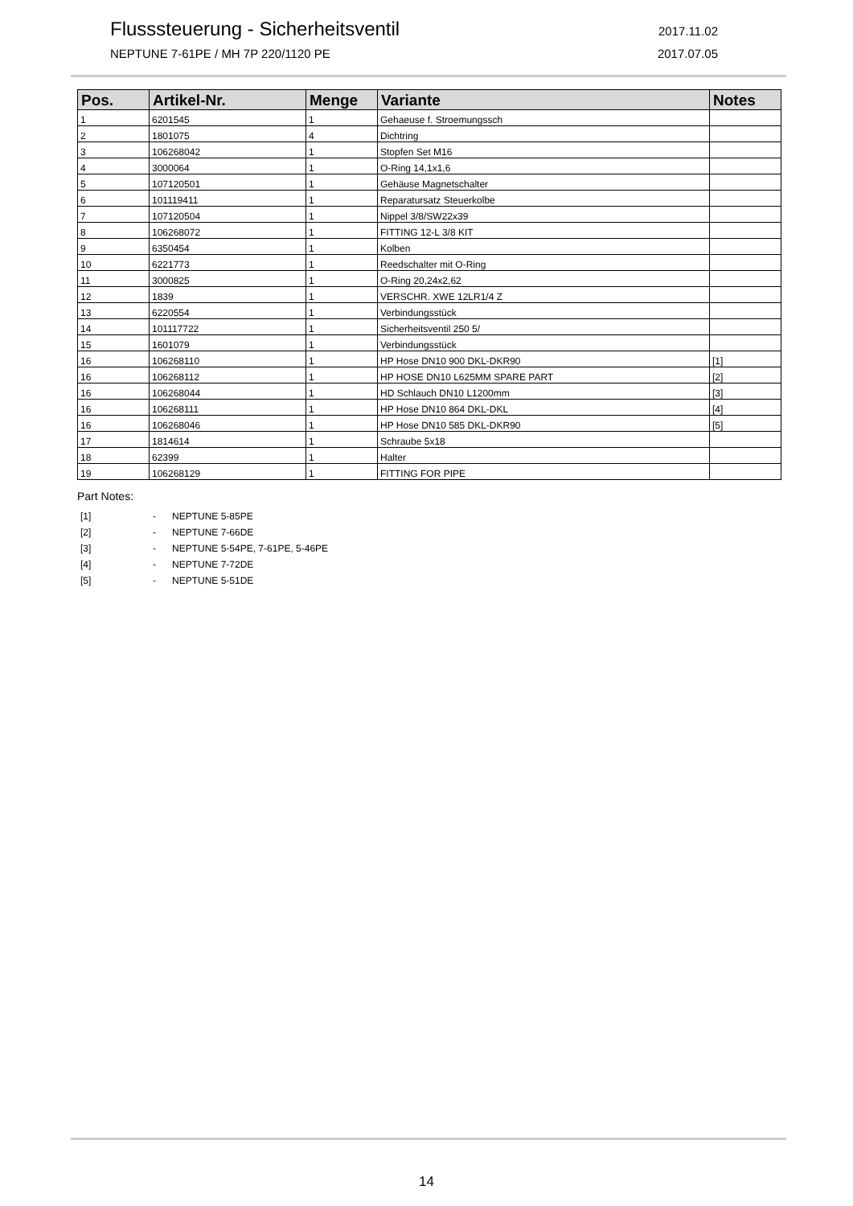Flusssteuerung - Sicherheitsventil 2017.11.02
NEPTUNE 7-61PE / MH 7P 220/1120 PE 2017.07.05
| Pos. | Artikel-Nr. | Menge | Variante | Notes |
| --- | --- | --- | --- | --- |
| 1 | 6201545 | 1 | Gehaeuse f. Stroemungssch | |
| 2 | 1801075 | 4 | Dichtring | |
| 3 | 106268042 | 1 | Stopfen Set M16 | |
| 4 | 3000064 | 1 | O-Ring 14,1x1,6 | |
| 5 | 107120501 | 1 | Gehäuse Magnetschalter | |
| 6 | 101119411 | 1 | Reparatursatz Steuerkolbe | |
| 7 | 107120504 | 1 | Nippel 3/8/SW22x39 | |
| 8 | 106268072 | 1 | FITTING 12-L 3/8 KIT | |
| 9 | 6350454 | 1 | Kolben | |
| 10 | 6221773 | 1 | Reedschalter mit O-Ring | |
| 11 | 3000825 | 1 | O-Ring 20,24x2,62 | |
| 12 | 1839 | 1 | VERSCHR. XWE 12LR1/4 Z | |
| 13 | 6220554 | 1 | Verbindungsstück | |
| 14 | 101117722 | 1 | Sicherheitsventil 250 5/ | |
| 15 | 1601079 | 1 | Verbindungsstück | |
| 16 | 106268110 | 1 | HP Hose DN10 900 DKL-DKR90 | [1] |
| 16 | 106268112 | 1 | HP HOSE DN10 L625MM SPARE PART | [2] |
| 16 | 106268044 | 1 | HD Schlauch DN10 L1200mm | [3] |
| 16 | 106268111 | 1 | HP Hose DN10 864 DKL-DKL | [4] |
| 16 | 106268046 | 1 | HP Hose DN10 585 DKL-DKR90 | [5] |
| 17 | 1814614 | 1 | Schraube 5x18 | |
| 18 | 62399 | 1 | Halter | |
| 19 | 106268129 | 1 | FITTING FOR PIPE | |
Part Notes:
[1] - NEPTUNE 5-85PE
[2] - NEPTUNE 7-66DE
[3] - NEPTUNE 5-54PE, 7-61PE, 5-46PE
[4] - NEPTUNE 7-72DE
[5] - NEPTUNE 5-51DE
14